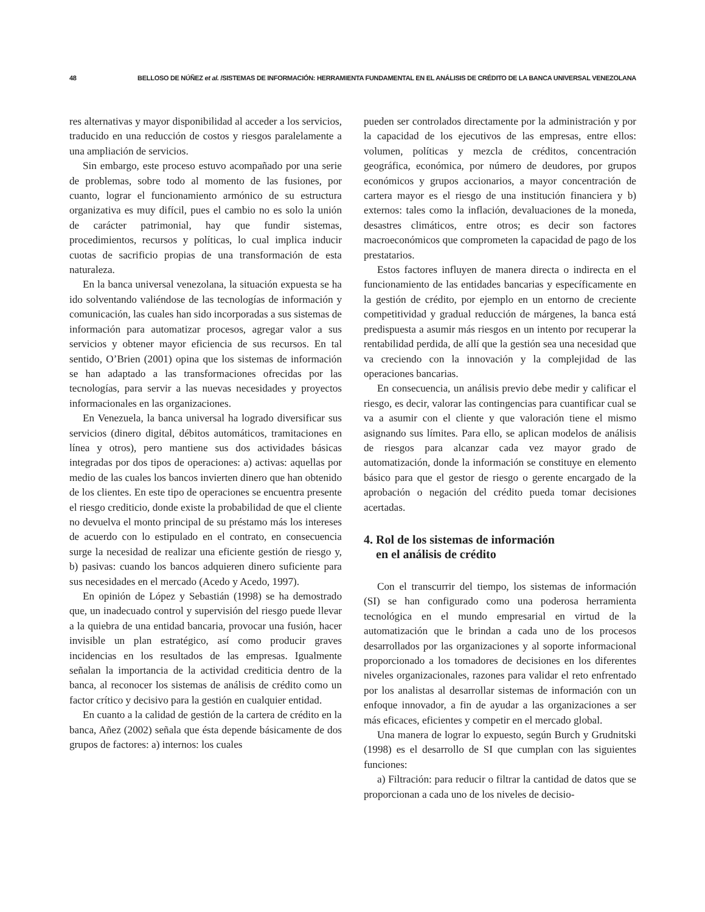48 BELLOSO DE NÚÑEZ et al. /SISTEMAS DE INFORMACIÓN: HERRAMIENTA FUNDAMENTAL EN EL ANÁLISIS DE CRÉDITO DE LA BANCA UNIVERSAL VENEZOLANA
res alternativas y mayor disponibilidad al acceder a los servicios, traducido en una reducción de costos y riesgos paralelamente a una ampliación de servicios.
Sin embargo, este proceso estuvo acompañado por una serie de problemas, sobre todo al momento de las fusiones, por cuanto, lograr el funcionamiento armónico de su estructura organizativa es muy difícil, pues el cambio no es solo la unión de carácter patrimonial, hay que fundir sistemas, procedimientos, recursos y políticas, lo cual implica inducir cuotas de sacrificio propias de una transformación de esta naturaleza.
En la banca universal venezolana, la situación expuesta se ha ido solventando valiéndose de las tecnologías de información y comunicación, las cuales han sido incorporadas a sus sistemas de información para automatizar procesos, agregar valor a sus servicios y obtener mayor eficiencia de sus recursos. En tal sentido, O’Brien (2001) opina que los sistemas de información se han adaptado a las transformaciones ofrecidas por las tecnologías, para servir a las nuevas necesidades y proyectos informacionales en las organizaciones.
En Venezuela, la banca universal ha logrado diversificar sus servicios (dinero digital, débitos automáticos, tramitaciones en línea y otros), pero mantiene sus dos actividades básicas integradas por dos tipos de operaciones: a) activas: aquellas por medio de las cuales los bancos invierten dinero que han obtenido de los clientes. En este tipo de operaciones se encuentra presente el riesgo crediticio, donde existe la probabilidad de que el cliente no devuelva el monto principal de su préstamo más los intereses de acuerdo con lo estipulado en el contrato, en consecuencia surge la necesidad de realizar una eficiente gestión de riesgo y, b) pasivas: cuando los bancos adquieren dinero suficiente para sus necesidades en el mercado (Acedo y Acedo, 1997).
En opinión de López y Sebastián (1998) se ha demostrado que, un inadecuado control y supervisión del riesgo puede llevar a la quiebra de una entidad bancaria, provocar una fusión, hacer invisible un plan estratégico, así como producir graves incidencias en los resultados de las empresas. Igualmente señalan la importancia de la actividad crediticia dentro de la banca, al reconocer los sistemas de análisis de crédito como un factor crítico y decisivo para la gestión en cualquier entidad.
En cuanto a la calidad de gestión de la cartera de crédito en la banca, Añez (2002) señala que ésta depende básicamente de dos grupos de factores: a) internos: los cuales
pueden ser controlados directamente por la administración y por la capacidad de los ejecutivos de las empresas, entre ellos: volumen, políticas y mezcla de créditos, concentración geográfica, económica, por número de deudores, por grupos económicos y grupos accionarios, a mayor concentración de cartera mayor es el riesgo de una institución financiera y b) externos: tales como la inflación, devaluaciones de la moneda, desastres climáticos, entre otros; es decir son factores macroeconómicos que comprometen la capacidad de pago de los prestatarios.
Estos factores influyen de manera directa o indirecta en el funcionamiento de las entidades bancarias y específicamente en la gestión de crédito, por ejemplo en un entorno de creciente competitividad y gradual reducción de márgenes, la banca está predispuesta a asumir más riesgos en un intento por recuperar la rentabilidad perdida, de allí que la gestión sea una necesidad que va creciendo con la innovación y la complejidad de las operaciones bancarias.
En consecuencia, un análisis previo debe medir y calificar el riesgo, es decir, valorar las contingencias para cuantificar cual se va a asumir con el cliente y que valoración tiene el mismo asignando sus límites. Para ello, se aplican modelos de análisis de riesgos para alcanzar cada vez mayor grado de automatización, donde la información se constituye en elemento básico para que el gestor de riesgo o gerente encargado de la aprobación o negación del crédito pueda tomar decisiones acertadas.
4. Rol de los sistemas de información
en el análisis de crédito
Con el transcurrir del tiempo, los sistemas de información (SI) se han configurado como una poderosa herramienta tecnológica en el mundo empresarial en virtud de la automatización que le brindan a cada uno de los procesos desarrollados por las organizaciones y al soporte informacional proporcionado a los tomadores de decisiones en los diferentes niveles organizacionales, razones para validar el reto enfrentado por los analistas al desarrollar sistemas de información con un enfoque innovador, a fin de ayudar a las organizaciones a ser más eficaces, eficientes y competir en el mercado global.
Una manera de lograr lo expuesto, según Burch y Grudnitski (1998) es el desarrollo de SI que cumplan con las siguientes funciones:
a) Filtración: para reducir o filtrar la cantidad de datos que se proporcionan a cada uno de los niveles de decisio-